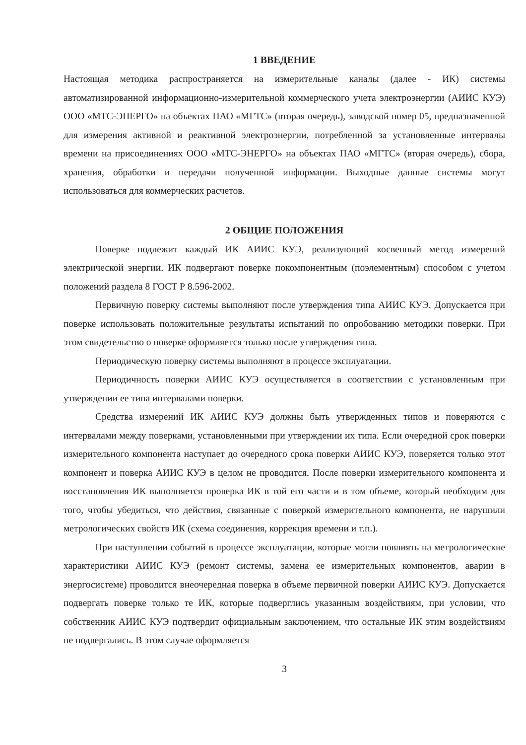1 ВВЕДЕНИЕ
Настоящая методика распространяется на измерительные каналы (далее - ИК) системы автоматизированной информационно-измерительной коммерческого учета электроэнергии (АИИС КУЭ) ООО «МТС-ЭНЕРГО» на объектах ПАО «МГТС» (вторая очередь), заводской номер 05, предназначенной для измерения активной и реактивной электроэнергии, потребленной за установленные интервалы времени на присоединениях ООО «МТС-ЭНЕРГО» на объектах ПАО «МГТС» (вторая очередь), сбора, хранения, обработки и передачи полученной информации. Выходные данные системы могут использоваться для коммерческих расчетов.
2 ОБЩИЕ ПОЛОЖЕНИЯ
Поверке подлежит каждый ИК АИИС КУЭ, реализующий косвенный метод измерений электрической энергии. ИК подвергают поверке покомпонентным (поэлементным) способом с учетом положений раздела 8 ГОСТ Р 8.596-2002.
Первичную поверку системы выполняют после утверждения типа АИИС КУЭ. Допускается при поверке использовать положительные результаты испытаний по опробованию методики поверки. При этом свидетельство о поверке оформляется только после утверждения типа.
Периодическую поверку системы выполняют в процессе эксплуатации.
Периодичность поверки АИИС КУЭ осуществляется в соответствии с установленным при утверждении ее типа интервалами поверки.
Средства измерений ИК АИИС КУЭ должны быть утвержденных типов и поверяются с интервалами между поверками, установленными при утверждении их типа. Если очередной срок поверки измерительного компонента наступает до очередного срока поверки АИИС КУЭ, поверяется только этот компонент и поверка АИИС КУЭ в целом не проводится. После поверки измерительного компонента и восстановления ИК выполняется проверка ИК в той его части и в том объеме, который необходим для того, чтобы убедиться, что действия, связанные с поверкой измерительного компонента, не нарушили метрологических свойств ИК (схема соединения, коррекция времени и т.п.).
При наступлении событий в процессе эксплуатации, которые могли повлиять на метрологические характеристики АИИС КУЭ (ремонт системы, замена ее измерительных компонентов, аварии в энергосистеме) проводится внеочередная поверка в объеме первичной поверки АИИС КУЭ. Допускается подвергать поверке только те ИК, которые подверглись указанным воздействиям, при условии, что собственник АИИС КУЭ подтвердит официальным заключением, что остальные ИК этим воздействиям не подвергались. В этом случае оформляется
3